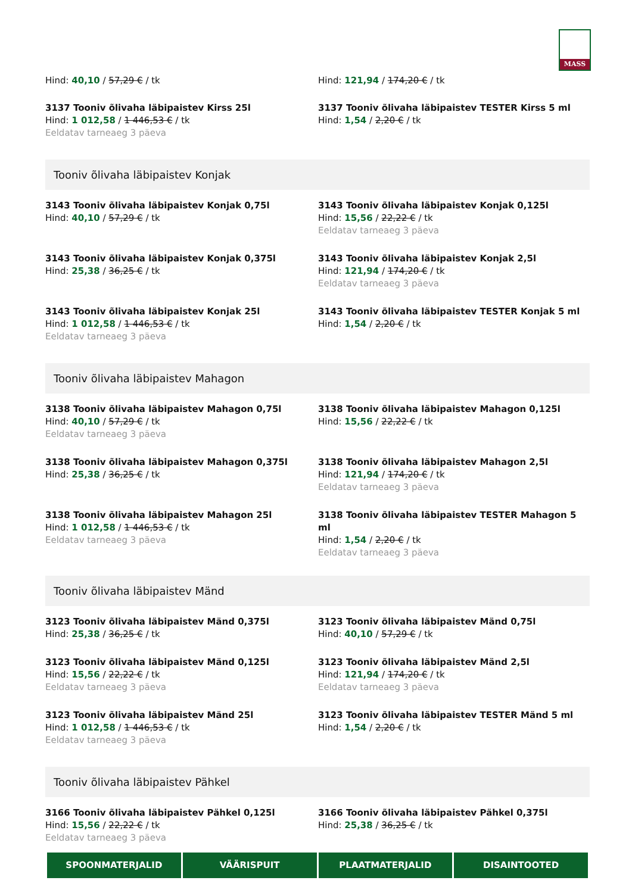MASS
Hind: 40,10 / 57,29 € / tk
Hind: 121,94 / 174,20 € / tk
3137 Tooniv õlivaha läbipaistev Kirss 25l
Hind: 1 012,58 / 1 446,53 € / tk
Eeldatav tarneaeg 3 päeva
3137 Tooniv õlivaha läbipaistev TESTER Kirss 5 ml
Hind: 1,54 / 2,20 € / tk
Tooniv õlivaha läbipaistev Konjak
3143 Tooniv õlivaha läbipaistev Konjak 0,75l
Hind: 40,10 / 57,29 € / tk
3143 Tooniv õlivaha läbipaistev Konjak 0,125l
Hind: 15,56 / 22,22 € / tk
Eeldatav tarneaeg 3 päeva
3143 Tooniv õlivaha läbipaistev Konjak 0,375l
Hind: 25,38 / 36,25 € / tk
3143 Tooniv õlivaha läbipaistev Konjak 2,5l
Hind: 121,94 / 174,20 € / tk
Eeldatav tarneaeg 3 päeva
3143 Tooniv õlivaha läbipaistev Konjak 25l
Hind: 1 012,58 / 1 446,53 € / tk
Eeldatav tarneaeg 3 päeva
3143 Tooniv õlivaha läbipaistev TESTER Konjak 5 ml
Hind: 1,54 / 2,20 € / tk
Tooniv õlivaha läbipaistev Mahagon
3138 Tooniv õlivaha läbipaistev Mahagon 0,75l
Hind: 40,10 / 57,29 € / tk
Eeldatav tarneaeg 3 päeva
3138 Tooniv õlivaha läbipaistev Mahagon 0,125l
Hind: 15,56 / 22,22 € / tk
3138 Tooniv õlivaha läbipaistev Mahagon 0,375l
Hind: 25,38 / 36,25 € / tk
3138 Tooniv õlivaha läbipaistev Mahagon 2,5l
Hind: 121,94 / 174,20 € / tk
Eeldatav tarneaeg 3 päeva
3138 Tooniv õlivaha läbipaistev Mahagon 25l
Hind: 1 012,58 / 1 446,53 € / tk
Eeldatav tarneaeg 3 päeva
3138 Tooniv õlivaha läbipaistev TESTER Mahagon 5 ml
Hind: 1,54 / 2,20 € / tk
Eeldatav tarneaeg 3 päeva
Tooniv õlivaha läbipaistev Mänd
3123 Tooniv õlivaha läbipaistev Mänd 0,375l
Hind: 25,38 / 36,25 € / tk
3123 Tooniv õlivaha läbipaistev Mänd 0,75l
Hind: 40,10 / 57,29 € / tk
3123 Tooniv õlivaha läbipaistev Mänd 0,125l
Hind: 15,56 / 22,22 € / tk
Eeldatav tarneaeg 3 päeva
3123 Tooniv õlivaha läbipaistev Mänd 2,5l
Hind: 121,94 / 174,20 € / tk
Eeldatav tarneaeg 3 päeva
3123 Tooniv õlivaha läbipaistev Mänd 25l
Hind: 1 012,58 / 1 446,53 € / tk
Eeldatav tarneaeg 3 päeva
3123 Tooniv õlivaha läbipaistev TESTER Mänd 5 ml
Hind: 1,54 / 2,20 € / tk
Tooniv õlivaha läbipaistev Pähkel
3166 Tooniv õlivaha läbipaistev Pähkel 0,125l
Hind: 15,56 / 22,22 € / tk
Eeldatav tarneaeg 3 päeva
3166 Tooniv õlivaha läbipaistev Pähkel 0,375l
Hind: 25,38 / 36,25 € / tk
SPOONMATERJALID VÄÄRISPUIT PLAATMATERJALID DISAINTOOTED